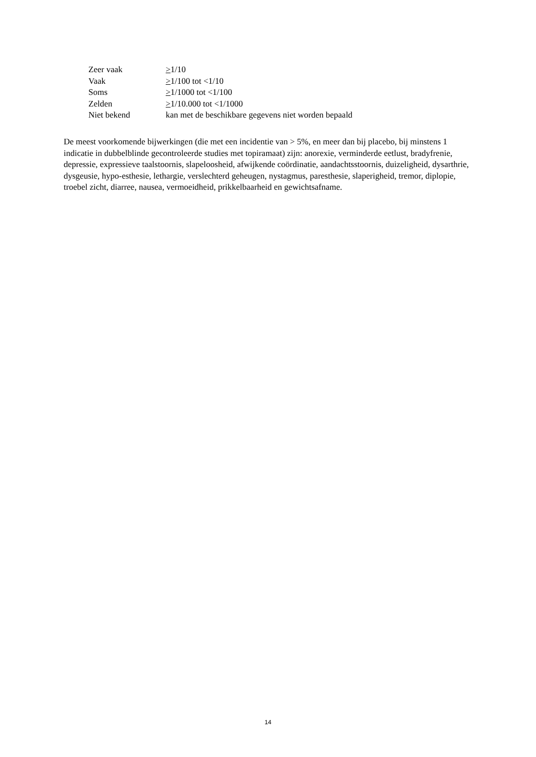| Zeer vaak | > 1/10 |
| Vaak | > 1/100 tot <1/10 |
| Soms | > 1/1000 tot <1/100 |
| Zelden | > 1/10.000 tot <1/1000 |
| Niet bekend | kan met de beschikbare gegevens niet worden bepaald |
De meest voorkomende bijwerkingen (die met een incidentie van > 5%, en meer dan bij placebo, bij minstens 1 indicatie in dubbelblinde gecontroleerde studies met topiramaat) zijn: anorexie, verminderde eetlust, bradyfrenie, depressie, expressieve taalstoornis, slapeloosheid, afwijkende coördinatie, aandachtsstoornis, duizeligheid, dysarthrie, dysgeusie, hypo-esthesie, lethargie, verslechterd geheugen, nystagmus, paresthesie, slaperigheid, tremor, diplopie, troebel zicht, diarree, nausea, vermoeidheid, prikkelbaarheid en gewichtsafname.
14